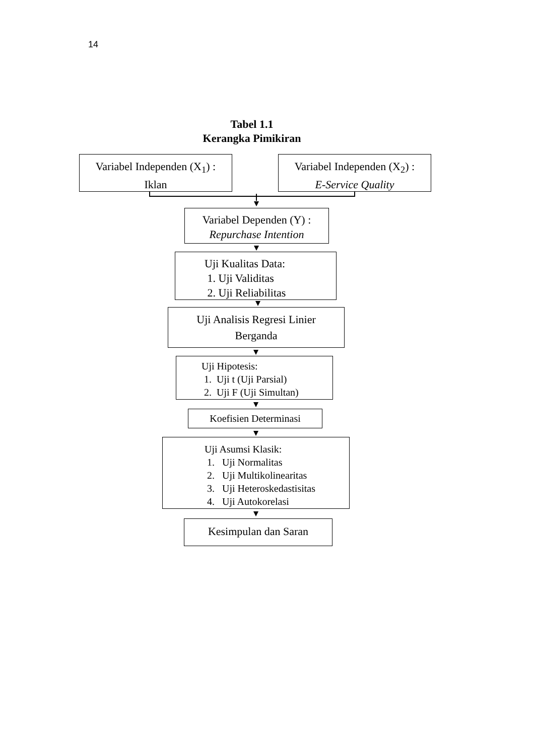14
Tabel 1.1
Kerangka Pimikiran
Variabel Independen (X<sub>1</sub>) :
Iklan
Variabel Independen (X<sub>2</sub>) :
E-Service Quality
Variabel Dependen (Y) :
Repurchase Intention
Uji Kualitas Data:
1. Uji Validitas
2. Uji Reliabilitas
Uji Analisis Regresi Linier
Berganda
Uji Hipotesis:
1. Uji t (Uji Parsial)
2. Uji F (Uji Simultan)
Koefisien Determinasi
Uji Asumsi Klasik:
1. Uji Normalitas
2. Uji Multikolinearitas
3. Uji Heteroskedastisitas
4. Uji Autokorelasi
Kesimpulan dan Saran